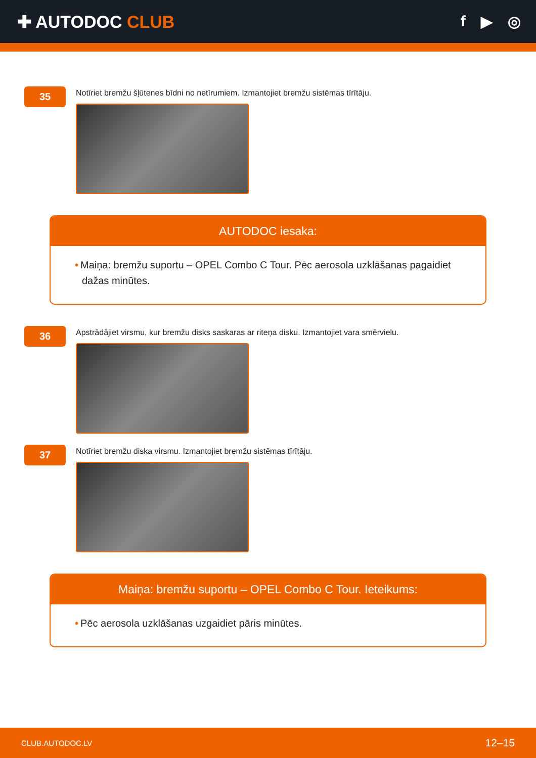✚ AUTODOC CLUB f ▶ ◎
35
Notīriet bremžu šļūtenes bīdni no netīrumiem. Izmantojiet bremžu sistēmas tīrītāju.
AUTODOC iesaka:
• Maiņa: bremžu suportu – OPEL Combo C Tour. Pēc aerosola uzklāšanas pagaidiet dažas minūtes.
36
Apstrādājiet virsmu, kur bremžu disks saskaras ar riteņa disku. Izmantojiet vara smērvielu.
37
Notīriet bremžu diska virsmu. Izmantojiet bremžu sistēmas tīrītāju.
Maiņa: bremžu suportu – OPEL Combo C Tour. Ieteikums:
• Pēc aerosola uzklāšanas uzgaidiet pāris minūtes.
CLUB.AUTODOC.LV 12–15